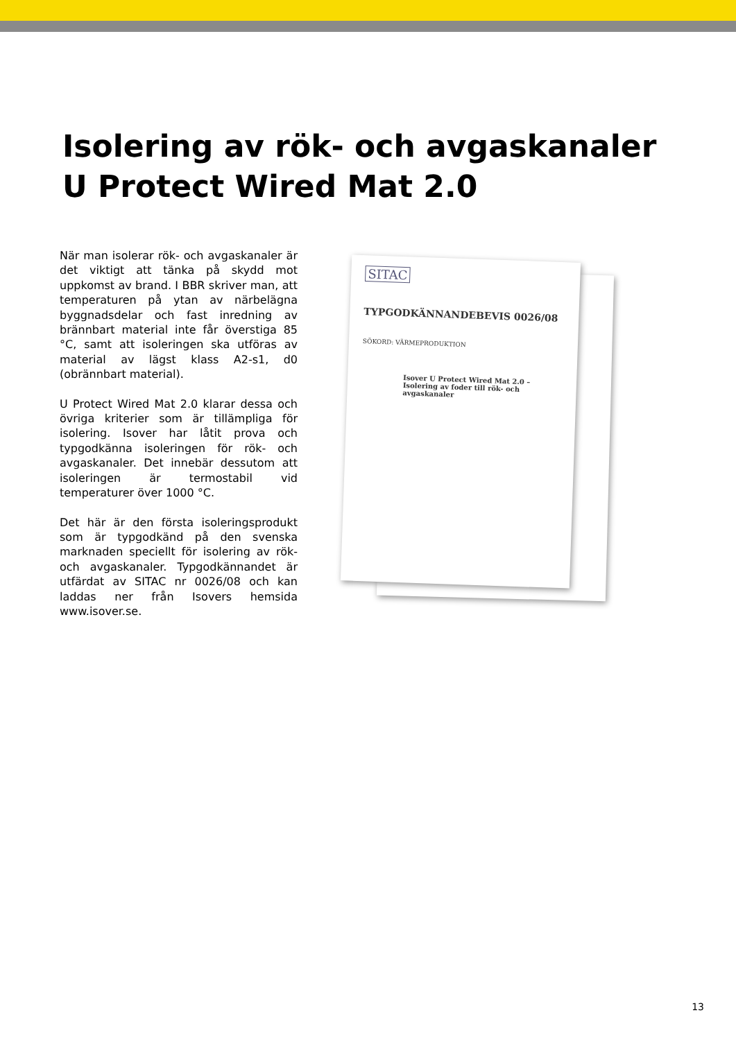Isolering av rök- och avgaskanaler
U Protect Wired Mat 2.0
När man isolerar rök- och avgaskanaler är det viktigt att tänka på skydd mot uppkomst av brand. I BBR skriver man, att temperaturen på ytan av närbelägna byggnadsdelar och fast inredning av brännbart material inte får överstiga 85 °C, samt att isoleringen ska utföras av material av lägst klass A2-s1, d0 (obrännbart material).
U Protect Wired Mat 2.0 klarar dessa och övriga kriterier som är tillämpliga för isolering. Isover har låtit prova och typgodkänna isoleringen för rök- och avgaskanaler. Det innebär dessutom att isoleringen är termostabil vid temperaturer över 1000 °C.
Det här är den första isoleringsprodukt som är typgodkänd på den svenska marknaden speciellt för isolering av rök- och avgaskanaler. Typgodkännandet är utfärdat av SITAC nr 0026/08 och kan laddas ner från Isovers hemsida www.isover.se.
SITAC
TYPGODKÄNNANDEBEVIS 0026/08
SÖKORD: VÄRMEPRODUKTION
Isover U Protect Wired Mat 2.0 – Isolering av foder till rök- och avgaskanaler
13